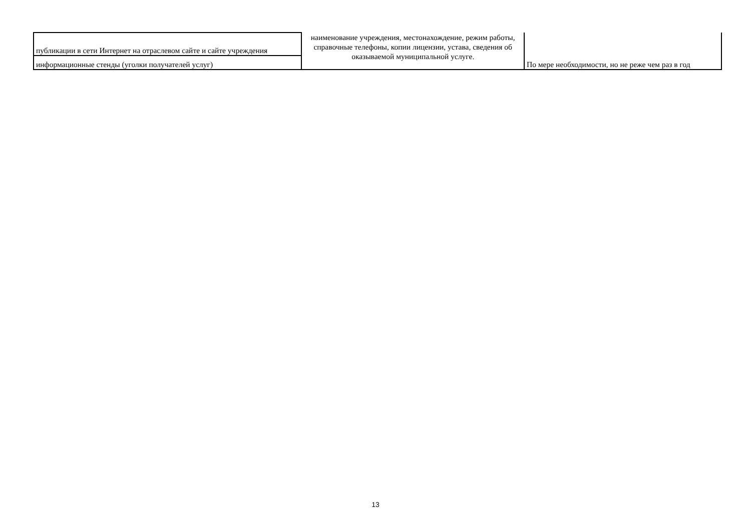| публикации в сети Интернет на отраслевом сайте и сайте учреждения | наименование учреждения, местонахождение, режим работы, справочные телефоны, копии лицензии, устава, сведения об оказываемой муниципальной услуге. | По мере необходимости, но не реже чем раз в год |
| информационные стенды (уголки получателей услуг) | | |
13